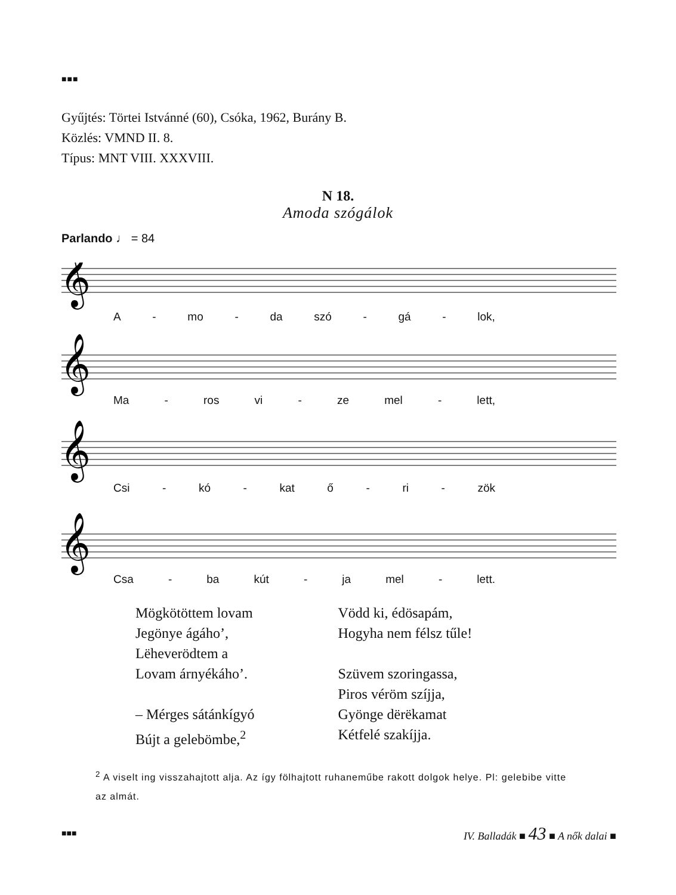■■■
Gyűjtés: Törtei Istvánné (60), Csóka, 1962, Burány B.
Közlés: VMND II. 8.
Típus: MNT VIII. XXXVIII.
N 18.
Amoda szógálok
Parlando ♩ = 84
𝄞
𝄞
𝄞
𝄞
A - mo - da szó - gá - lok,
Ma - ros vi - ze mel - lett,
Csi - kó - kat ő - ri - zök
Csa - ba kút - ja mel - lett.
Mögkötöttem lovam
Jegönye ágáho’,
Lëheverödtem a
Lovam árnyékáho’.
– Mérges sátánkígyó
Bújt a gelebömbe,<sup>2</sup>
Vödd ki, édösapám,
Hogyha nem félsz tűle!
Szüvem szoringassa,
Piros véröm szíjja,
Gyönge dërëkamat
Kétfelé szakíjja.
<sup>2</sup> A viselt ing visszahajtott alja. Az így fölhajtott ruhaneműbe rakott dolgok helye. Pl: gelebibe vitte az almát.
■■■ IV. Balladák ■ 43 ■ A nők dalai ■